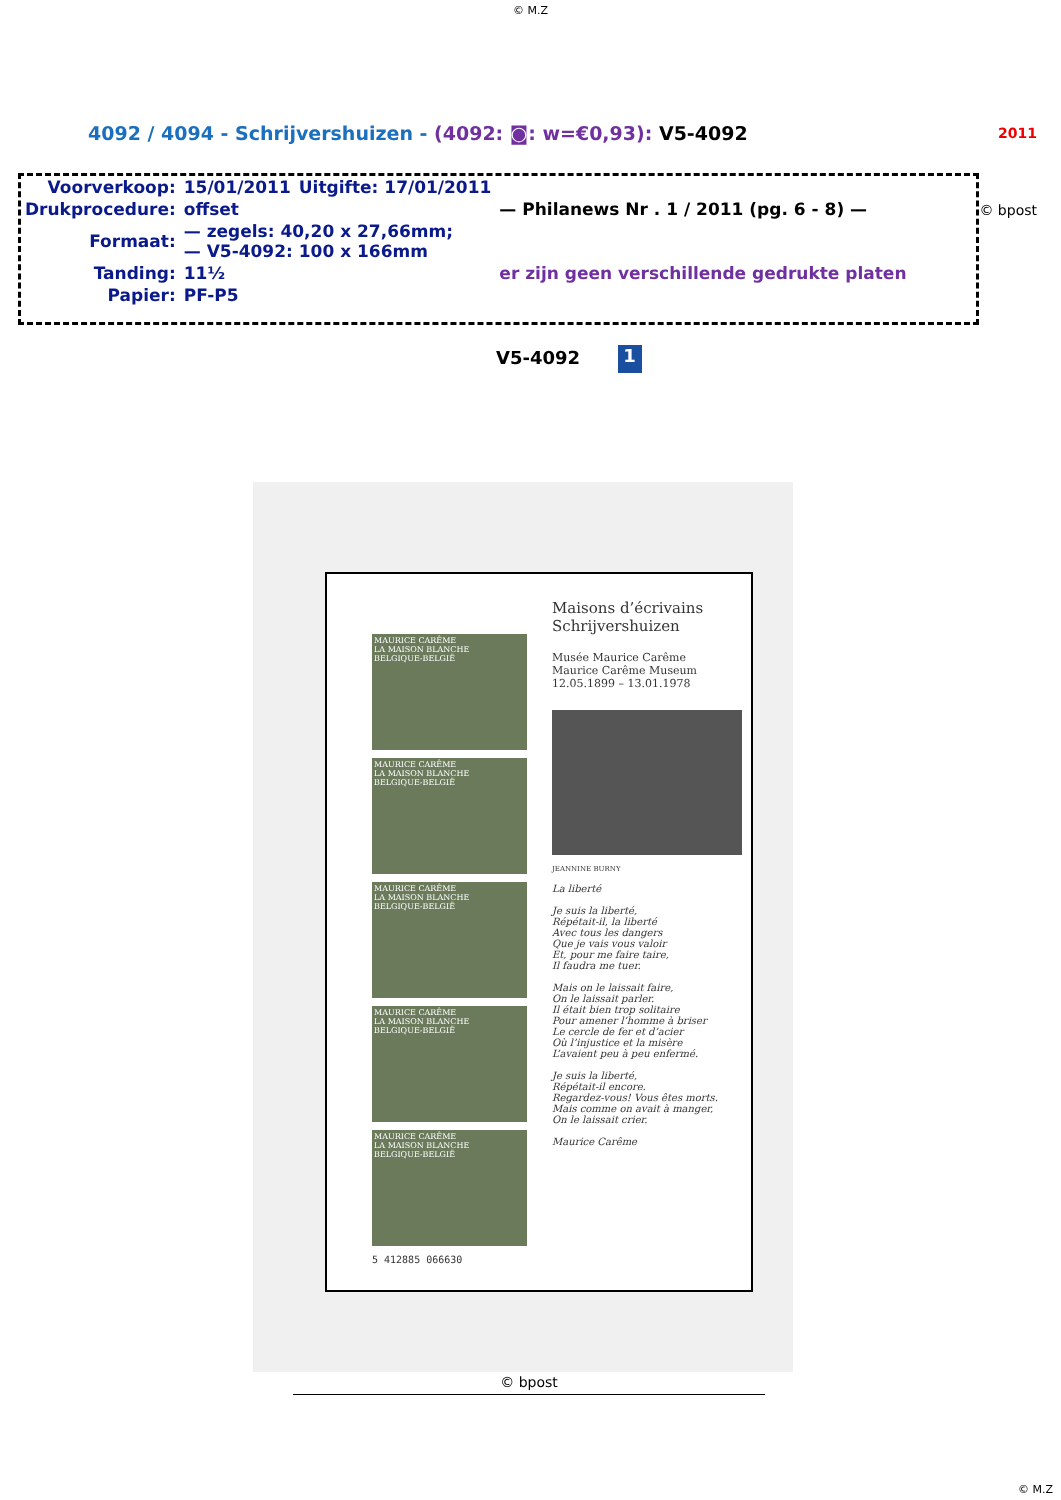© M.Z
4092 / 4094 - Schrijvershuizen - (4092: ◙: w=€0,93): V5-4092
2011
| Voorverkoop: | 15/01/2011 | Uitgifte: 17/01/2011 | |
| Drukprocedure: | offset | | — Philanews Nr . 1 / 2011 (pg. 6 - 8) — |
| Formaat: | — zegels: 40,20 x 27,66mm; — V5-4092: 100 x 166mm | | |
| Tanding: | 11½ | | er zijn geen verschillende gedrukte platen |
| Papier: | PF-P5 | | |
© bpost
V5-4092 1
MAURICE CARÊME
LA MAISON BLANCHE
BELGIQUE-BELGIË
MAURICE CARÊME
LA MAISON BLANCHE
BELGIQUE-BELGIË
MAURICE CARÊME
LA MAISON BLANCHE
BELGIQUE-BELGIË
MAURICE CARÊME
LA MAISON BLANCHE
BELGIQUE-BELGIË
MAURICE CARÊME
LA MAISON BLANCHE
BELGIQUE-BELGIË
5 412885 066630
Maisons d’écrivains
Schrijvershuizen
Musée Maurice Carême
Maurice Carême Museum
12.05.1899 – 13.01.1978
JEANNINE BURNY
La liberté
Je suis la liberté,
Répétait-il, la liberté
Avec tous les dangers
Que je vais vous valoir
Et, pour me faire taire,
Il faudra me tuer.
Mais on le laissait faire,
On le laissait parler.
Il était bien trop solitaire
Pour amener l’homme à briser
Le cercle de fer et d’acier
Où l’injustice et la misère
L’avaient peu à peu enfermé.
Je suis la liberté,
Répétait-il encore.
Regardez-vous! Vous êtes morts.
Mais comme on avait à manger,
On le laissait crier.
Maurice Carême
© bpost
© M.Z